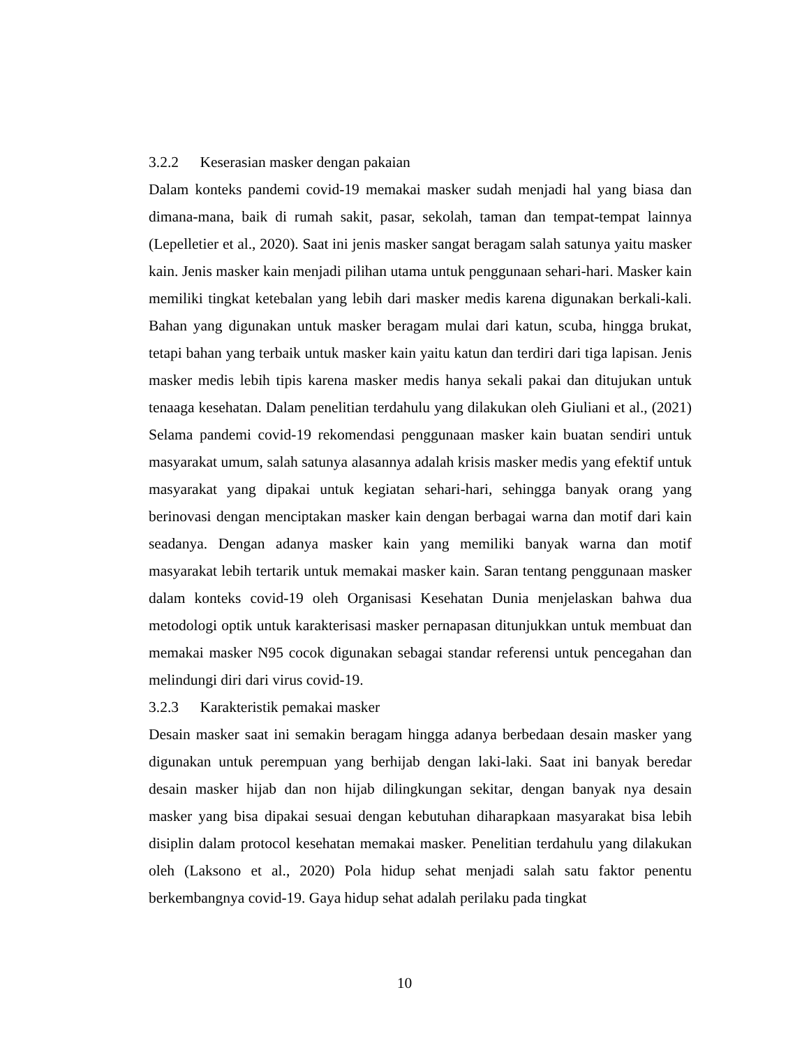3.2.2 Keserasian masker dengan pakaian
Dalam konteks pandemi covid-19 memakai masker sudah menjadi hal yang biasa dan dimana-mana, baik di rumah sakit, pasar, sekolah, taman dan tempat-tempat lainnya (Lepelletier et al., 2020). Saat ini jenis masker sangat beragam salah satunya yaitu masker kain. Jenis masker kain menjadi pilihan utama untuk penggunaan sehari-hari. Masker kain memiliki tingkat ketebalan yang lebih dari masker medis karena digunakan berkali-kali. Bahan yang digunakan untuk masker beragam mulai dari katun, scuba, hingga brukat, tetapi bahan yang terbaik untuk masker kain yaitu katun dan terdiri dari tiga lapisan. Jenis masker medis lebih tipis karena masker medis hanya sekali pakai dan ditujukan untuk tenaaga kesehatan. Dalam penelitian terdahulu yang dilakukan oleh Giuliani et al., (2021) Selama pandemi covid-19 rekomendasi penggunaan masker kain buatan sendiri untuk masyarakat umum, salah satunya alasannya adalah krisis masker medis yang efektif untuk masyarakat yang dipakai untuk kegiatan sehari-hari, sehingga banyak orang yang berinovasi dengan menciptakan masker kain dengan berbagai warna dan motif dari kain seadanya. Dengan adanya masker kain yang memiliki banyak warna dan motif masyarakat lebih tertarik untuk memakai masker kain. Saran tentang penggunaan masker dalam konteks covid-19 oleh Organisasi Kesehatan Dunia menjelaskan bahwa dua metodologi optik untuk karakterisasi masker pernapasan ditunjukkan untuk membuat dan memakai masker N95 cocok digunakan sebagai standar referensi untuk pencegahan dan melindungi diri dari virus covid-19.
3.2.3 Karakteristik pemakai masker
Desain masker saat ini semakin beragam hingga adanya berbedaan desain masker yang digunakan untuk perempuan yang berhijab dengan laki-laki. Saat ini banyak beredar desain masker hijab dan non hijab dilingkungan sekitar, dengan banyak nya desain masker yang bisa dipakai sesuai dengan kebutuhan diharapkaan masyarakat bisa lebih disiplin dalam protocol kesehatan memakai masker. Penelitian terdahulu yang dilakukan oleh (Laksono et al., 2020) Pola hidup sehat menjadi salah satu faktor penentu berkembangnya covid-19. Gaya hidup sehat adalah perilaku pada tingkat
10